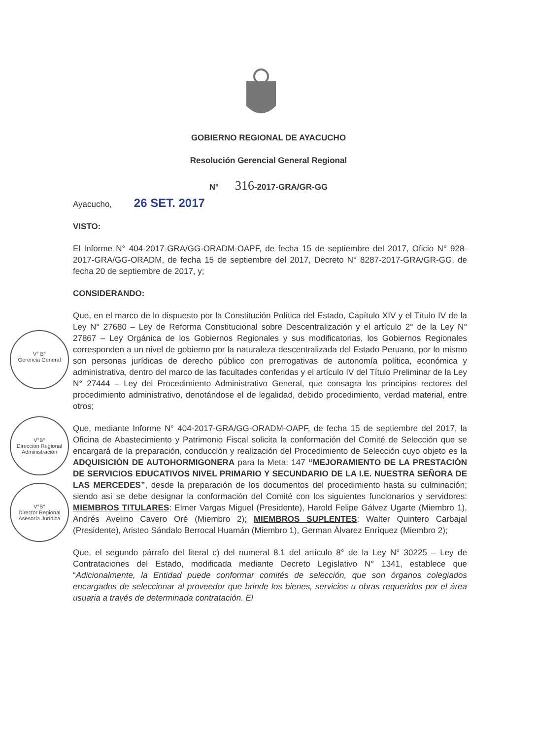GOBIERNO REGIONAL DE AYACUCHO
Resolución Gerencial General Regional
N° 316-2017-GRA/GR-GG
Ayacucho, 26 SET. 2017
VISTO:
El Informe N° 404-2017-GRA/GG-ORADM-OAPF, de fecha 15 de septiembre del 2017, Oficio N° 928-2017-GRA/GG-ORADM, de fecha 15 de septiembre del 2017, Decreto N° 8287-2017-GRA/GR-GG, de fecha 20 de septiembre de 2017, y;
CONSIDERANDO:
Que, en el marco de lo dispuesto por la Constitución Política del Estado, Capítulo XIV y el Título IV de la Ley N° 27680 – Ley de Reforma Constitucional sobre Descentralización y el artículo 2° de la Ley N° 27867 – Ley Orgánica de los Gobiernos Regionales y sus modificatorias, los Gobiernos Regionales corresponden a un nivel de gobierno por la naturaleza descentralizada del Estado Peruano, por lo mismo son personas jurídicas de derecho público con prerrogativas de autonomía política, económica y administrativa, dentro del marco de las facultades conferidas y el artículo IV del Título Preliminar de la Ley N° 27444 – Ley del Procedimiento Administrativo General, que consagra los principios rectores del procedimiento administrativo, denotándose el de legalidad, debido procedimiento, verdad material, entre otros;
Que, mediante Informe N° 404-2017-GRA/GG-ORADM-OAPF, de fecha 15 de septiembre del 2017, la Oficina de Abastecimiento y Patrimonio Fiscal solicita la conformación del Comité de Selección que se encargará de la preparación, conducción y realización del Procedimiento de Selección cuyo objeto es la ADQUISICIÓN DE AUTOHORMIGONERA para la Meta: 147 “MEJORAMIENTO DE LA PRESTACIÓN DE SERVICIOS EDUCATIVOS NIVEL PRIMARIO Y SECUNDARIO DE LA I.E. NUESTRA SEÑORA DE LAS MERCEDES”, desde la preparación de los documentos del procedimiento hasta su culminación; siendo así se debe designar la conformación del Comité con los siguientes funcionarios y servidores: MIEMBROS TITULARES: Elmer Vargas Miguel (Presidente), Harold Felipe Gálvez Ugarte (Miembro 1), Andrés Avelino Cavero Oré (Miembro 2); MIEMBROS SUPLENTES: Walter Quintero Carbajal (Presidente), Aristeo Sándalo Berrocal Huamán (Miembro 1), German Álvarez Enríquez (Miembro 2);
Que, el segundo párrafo del literal c) del numeral 8.1 del artículo 8° de la Ley N° 30225 – Ley de Contrataciones del Estado, modificada mediante Decreto Legislativo N° 1341, establece que “Adicionalmente, la Entidad puede conformar comités de selección, que son órganos colegiados encargados de seleccionar al proveedor que brinde los bienes, servicios u obras requeridos por el área usuaria a través de determinada contratación. El
V° B°
Gerencia General
V°B°
Dirección Regional Administración
V°B°
Director Regional Asesoría Jurídica